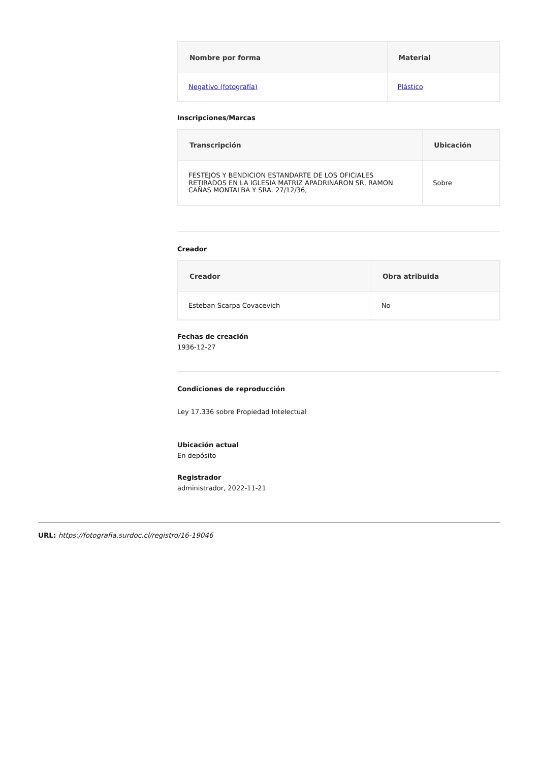| Nombre por forma | Material |
| --- | --- |
| Negativo (fotografía) | Plástico |
Inscripciones/Marcas
| Transcripción | Ubicación |
| --- | --- |
| FESTEJOS Y BENDICION ESTANDARTE DE LOS OFICIALES RETIRADOS EN LA IGLESIA MATRIZ APADRINARON SR, RAMON CAÑAS MONTALBA Y SRA. 27/12/36, | Sobre |
Creador
| Creador | Obra atribuida |
| --- | --- |
| Esteban Scarpa Covacevich | No |
Fechas de creación
1936-12-27
Condiciones de reproducción
Ley 17.336 sobre Propiedad Intelectual
Ubicación actual
En depósito
Registrador
administrador, 2022-11-21
URL: https://fotografia.surdoc.cl/registro/16-19046